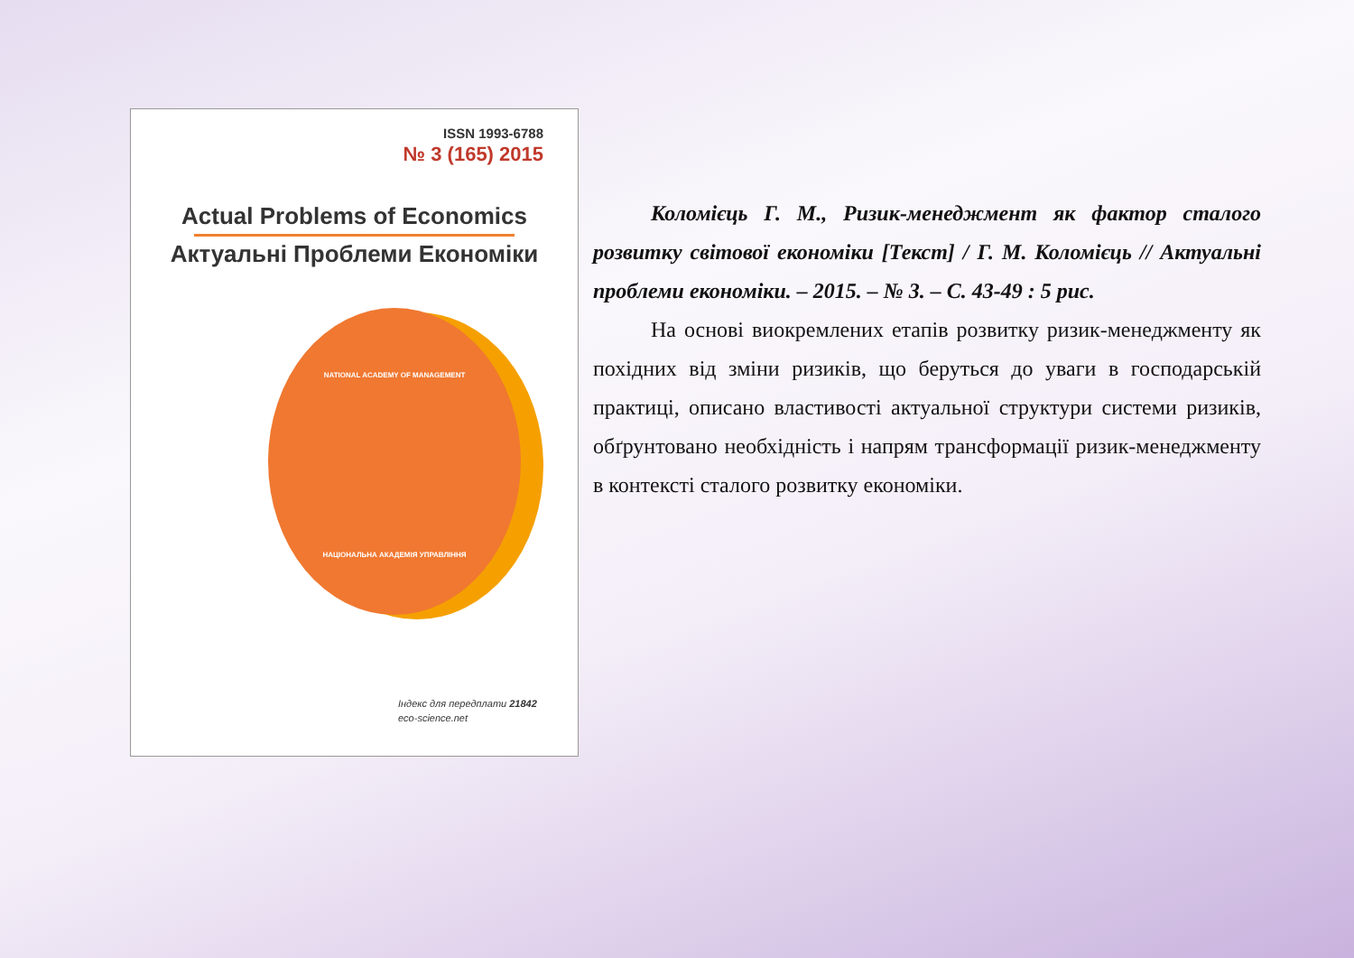ISSN 1993-6788
№ 3 (165) 2015
Actual Problems of Economics
Актуальні Проблеми Економіки
NATIONAL ACADEMY OF MANAGEMENT
НАЦІОНАЛЬНА АКАДЕМІЯ УПРАВЛІННЯ
Індекс для передплати 21842
eco-science.net
Коломієць Г. М., Ризик-менеджмент як фактор сталого розвитку світової економіки [Текст] / Г. М. Коломієць // Актуальні проблеми економіки. – 2015. – № 3. – С. 43-49 : 5 рис.
На основі виокремлених етапів розвитку ризик-менеджменту як похідних від зміни ризиків, що беруться до уваги в господарській практиці, описано властивості актуальної структури системи ризиків, обґрунтовано необхідність і напрям трансформації ризик-менеджменту в контексті сталого розвитку економіки.